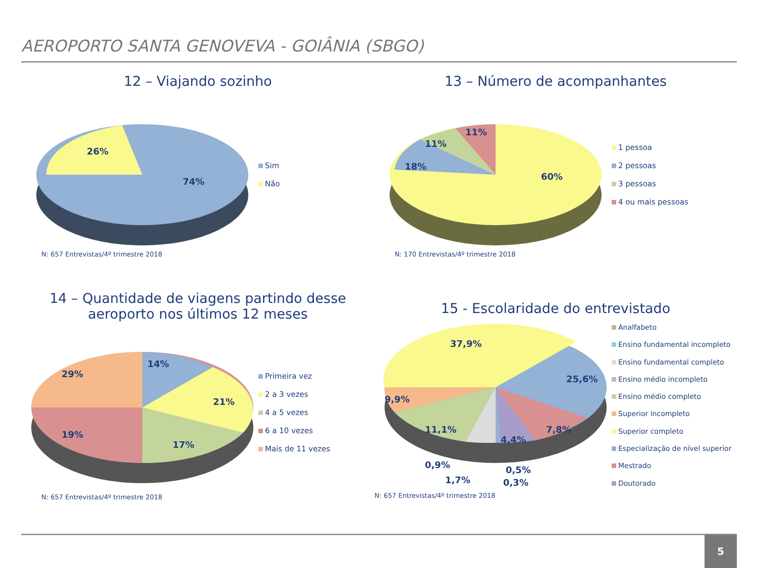AEROPORTO SANTA GENOVEVA - GOIÂNIA (SBGO)
12 – Viajando sozinho
26%
74%
Sim
Não
N: 657 Entrevistas/4º trimestre 2018
13 – Número de acompanhantes
18%
11%
11%
60%
1 pessoa
2 pessoas
3 pessoas
4 ou mais pessoas
N: 170 Entrevistas/4º trimestre 2018
14 – Quantidade de viagens partindo desse
aeroporto nos últimos 12 meses
14%
21%
17%
19%
29%
Primeira vez
2 a 3 vezes
4 a 5 vezes
6 a 10 vezes
Mais de 11 vezes
N: 657 Entrevistas/4º trimestre 2018
15 - Escolaridade do entrevistado
37,9%
25,6%
9,9%
11,1%
4,4%
7,8%
0,9%
1,7%
0,5%
0,3%
Analfabeto
Ensino fundamental incompleto
Ensino fundamental completo
Ensino médio incompleto
Ensino médio completo
Superior incompleto
Superior completo
Especialização de nível superior
Mestrado
Doutorado
N: 657 Entrevistas/4º trimestre 2018
5